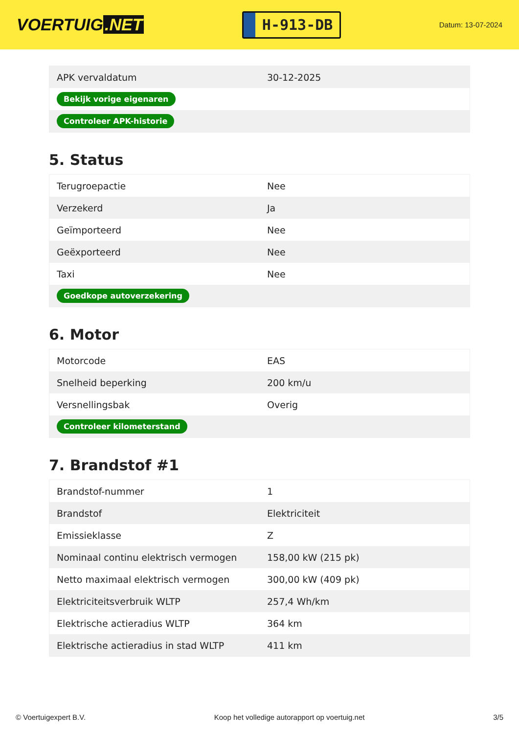VOERTUIG.NET
H-913-DB
Datum: 13-07-2024
| APK vervaldatum | 30-12-2025 |
| Bekijk vorige eigenaren | |
| Controleer APK-historie | |
5. Status
| Terugroepactie | Nee |
| Verzekerd | Ja |
| Geïmporteerd | Nee |
| Geëxporteerd | Nee |
| Taxi | Nee |
| Goedkope autoverzekering | |
6. Motor
| Motorcode | EAS |
| Snelheid beperking | 200 km/u |
| Versnellingsbak | Overig |
| Controleer kilometerstand | |
7. Brandstof #1
| Brandstof-nummer | 1 |
| Brandstof | Elektriciteit |
| Emissieklasse | Z |
| Nominaal continu elektrisch vermogen | 158,00 kW (215 pk) |
| Netto maximaal elektrisch vermogen | 300,00 kW (409 pk) |
| Elektriciteitsverbruik WLTP | 257,4 Wh/km |
| Elektrische actieradius WLTP | 364 km |
| Elektrische actieradius in stad WLTP | 411 km |
© Voertuigexpert B.V. Koop het volledige autorapport op voertuig.net 3/5